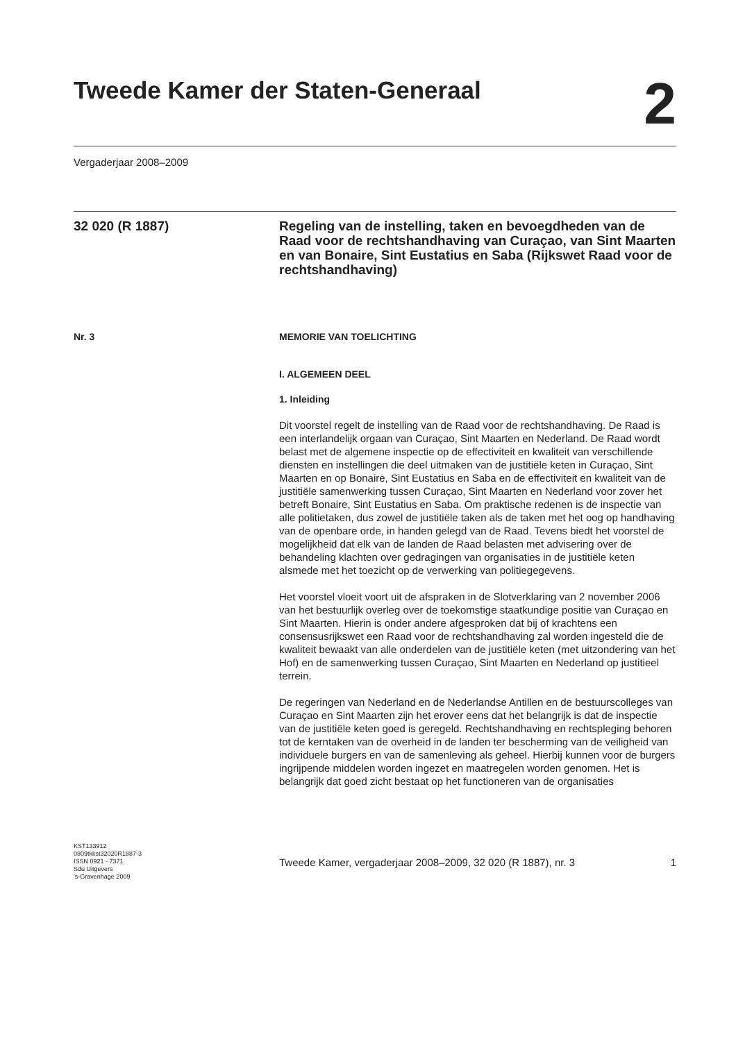Tweede Kamer der Staten-Generaal
2
Vergaderjaar 2008–2009
32 020 (R 1887)
Regeling van de instelling, taken en bevoegdheden van de Raad voor de rechtshandhaving van Curaçao, van Sint Maarten en van Bonaire, Sint Eustatius en Saba (Rijkswet Raad voor de rechtshandhaving)
Nr. 3 MEMORIE VAN TOELICHTING
I. ALGEMEEN DEEL
1. Inleiding
Dit voorstel regelt de instelling van de Raad voor de rechtshandhaving. De Raad is een interlandelijk orgaan van Curaçao, Sint Maarten en Nederland. De Raad wordt belast met de algemene inspectie op de effectiviteit en kwaliteit van verschillende diensten en instellingen die deel uitmaken van de justitiële keten in Curaçao, Sint Maarten en op Bonaire, Sint Eustatius en Saba en de effectiviteit en kwaliteit van de justitiële samenwerking tussen Curaçao, Sint Maarten en Nederland voor zover het betreft Bonaire, Sint Eustatius en Saba. Om praktische redenen is de inspectie van alle politietaken, dus zowel de justitiële taken als de taken met het oog op handhaving van de openbare orde, in handen gelegd van de Raad. Tevens biedt het voorstel de mogelijkheid dat elk van de landen de Raad belasten met advisering over de behandeling klachten over gedragingen van organisaties in de justitiële keten alsmede met het toezicht op de verwerking van politiegegevens.
Het voorstel vloeit voort uit de afspraken in de Slotverklaring van 2 november 2006 van het bestuurlijk overleg over de toekomstige staatkundige positie van Curaçao en Sint Maarten. Hierin is onder andere afgesproken dat bij of krachtens een consensusrijkswet een Raad voor de rechtshandhaving zal worden ingesteld die de kwaliteit bewaakt van alle onderdelen van de justitiële keten (met uitzondering van het Hof) en de samenwerking tussen Curaçao, Sint Maarten en Nederland op justitieel terrein.
De regeringen van Nederland en de Nederlandse Antillen en de bestuurscolleges van Curaçao en Sint Maarten zijn het erover eens dat het belangrijk is dat de inspectie van de justitiële keten goed is geregeld. Rechtshandhaving en rechtspleging behoren tot de kerntaken van de overheid in de landen ter bescherming van de veiligheid van individuele burgers en van de samenleving als geheel. Hierbij kunnen voor de burgers ingrijpende middelen worden ingezet en maatregelen worden genomen. Het is belangrijk dat goed zicht bestaat op het functioneren van de organisaties
KST133912
0809tkkst32020R1887-3
ISSN 0921 - 7371
Sdu Uitgevers
’s-Gravenhage 2009
Tweede Kamer, vergaderjaar 2008–2009, 32 020 (R 1887), nr. 3
1